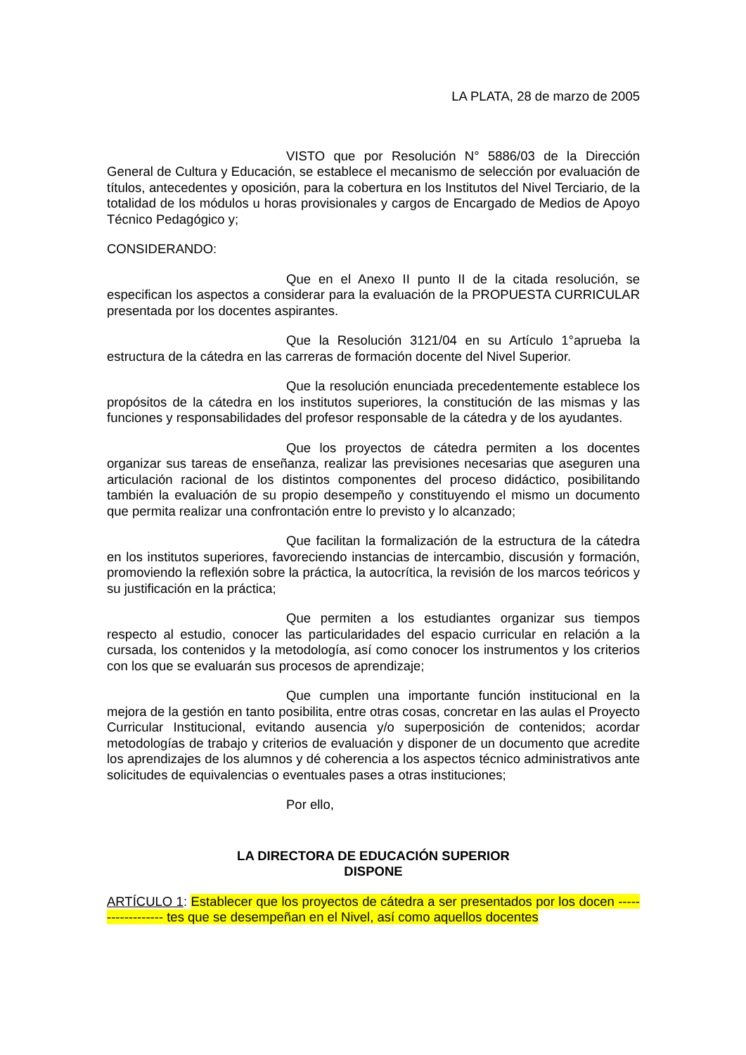LA PLATA, 28 de marzo de 2005
VISTO que por Resolución N° 5886/03 de la Dirección General de Cultura y Educación, se establece el mecanismo de selección por evaluación de títulos, antecedentes y oposición, para la cobertura en los Institutos del Nivel Terciario, de la totalidad de los módulos u horas provisionales y cargos de Encargado de Medios de Apoyo Técnico Pedagógico y;
CONSIDERANDO:
Que en el Anexo II punto II de la citada resolución, se especifican los aspectos a considerar para la evaluación de la PROPUESTA CURRICULAR presentada por los docentes aspirantes.
Que la Resolución 3121/04 en su Artículo 1°aprueba la estructura de la cátedra en las carreras de formación docente del Nivel Superior.
Que la resolución enunciada precedentemente establece los propósitos de la cátedra en los institutos superiores, la constitución de las mismas y las funciones y responsabilidades del profesor responsable de la cátedra y de los ayudantes.
Que los proyectos de cátedra permiten a los docentes organizar sus tareas de enseñanza, realizar las previsiones necesarias que aseguren una articulación racional de los distintos componentes del proceso didáctico, posibilitando también la evaluación de su propio desempeño y constituyendo el mismo un documento que permita realizar una confrontación entre lo previsto y lo alcanzado;
Que facilitan la formalización de la estructura de la cátedra en los institutos superiores, favoreciendo instancias de intercambio, discusión y formación, promoviendo la reflexión sobre la práctica, la autocrítica, la revisión de los marcos teóricos y su justificación en la práctica;
Que permiten a los estudiantes organizar sus tiempos respecto al estudio, conocer las particularidades del espacio curricular en relación a la cursada, los contenidos y la metodología, así como conocer los instrumentos y los criterios con los que se evaluarán sus procesos de aprendizaje;
Que cumplen una importante función institucional en la mejora de la gestión en tanto posibilita, entre otras cosas, concretar en las aulas el Proyecto Curricular Institucional, evitando ausencia y/o superposición de contenidos; acordar metodologías de trabajo y criterios de evaluación y disponer de un documento que acredite los aprendizajes de los alumnos y dé coherencia a los aspectos técnico administrativos ante solicitudes de equivalencias o eventuales pases a otras instituciones;
Por ello,
LA DIRECTORA DE EDUCACIÓN SUPERIOR
DISPONE
ARTÍCULO 1: Establecer que los proyectos de cátedra a ser presentados por los docen ------------------ tes que se desempeñan en el Nivel, así como aquellos docentes